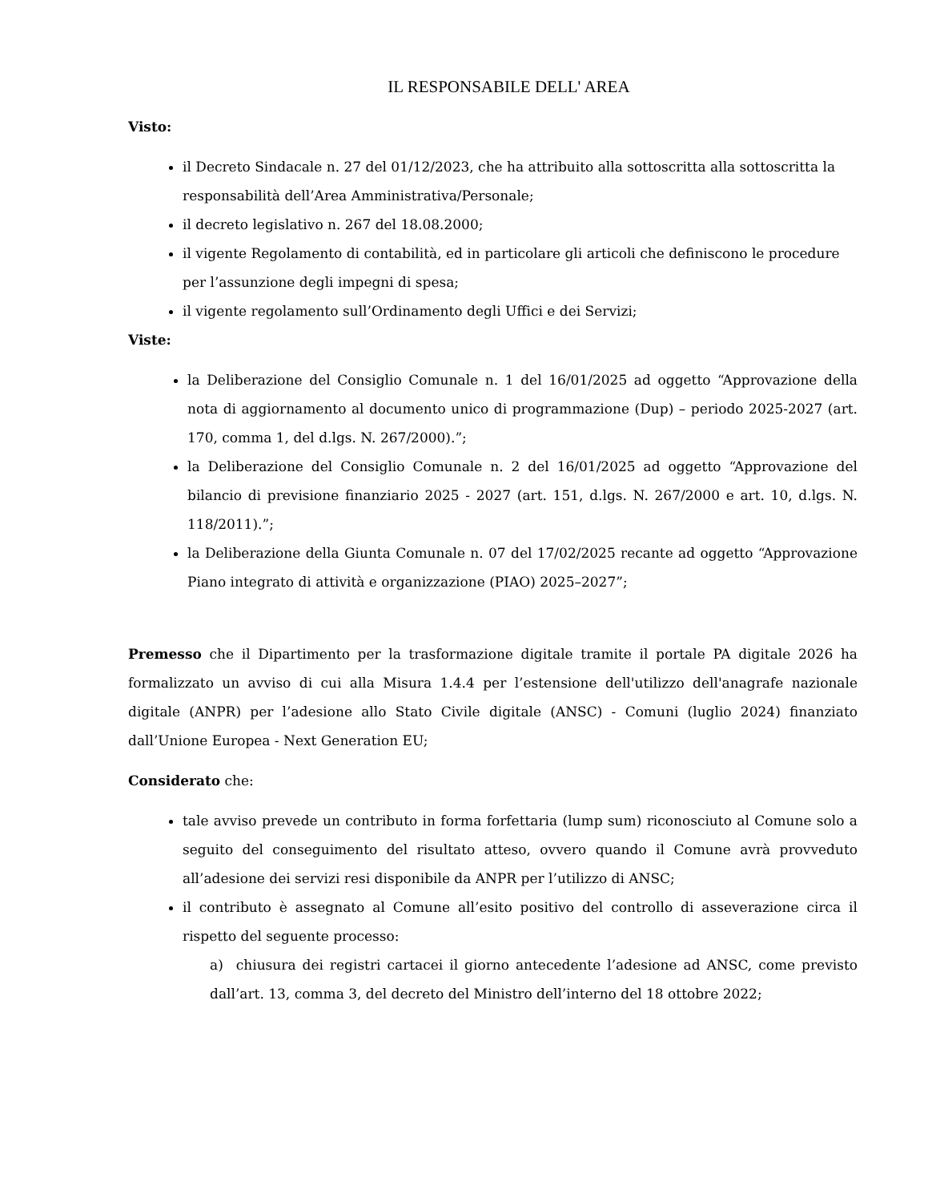IL RESPONSABILE DELL' AREA
Visto:
il Decreto Sindacale n. 27 del 01/12/2023, che ha attribuito alla sottoscritta alla sottoscritta la responsabilità dell’Area Amministrativa/Personale;
il decreto legislativo n. 267 del 18.08.2000;
il vigente Regolamento di contabilità, ed in particolare gli articoli che definiscono le procedure per l’assunzione degli impegni di spesa;
il vigente regolamento sull’Ordinamento degli Uffici e dei Servizi;
Viste:
la Deliberazione del Consiglio Comunale n. 1 del 16/01/2025 ad oggetto “Approvazione della nota di aggiornamento al documento unico di programmazione (Dup) – periodo 2025-2027 (art. 170, comma 1, del d.lgs. N. 267/2000).”;
la Deliberazione del Consiglio Comunale n. 2 del 16/01/2025 ad oggetto “Approvazione del bilancio di previsione finanziario 2025 - 2027 (art. 151, d.lgs. N. 267/2000 e art. 10, d.lgs. N. 118/2011).”;
la Deliberazione della Giunta Comunale n. 07 del 17/02/2025 recante ad oggetto “Approvazione Piano integrato di attività e organizzazione (PIAO) 2025–2027”;
Premesso che il Dipartimento per la trasformazione digitale tramite il portale PA digitale 2026 ha formalizzato un avviso di cui alla Misura 1.4.4 per l’estensione dell'utilizzo dell'anagrafe nazionale digitale (ANPR) per l’adesione allo Stato Civile digitale (ANSC) - Comuni (luglio 2024) finanziato dall’Unione Europea - Next Generation EU;
Considerato che:
tale avviso prevede un contributo in forma forfettaria (lump sum) riconosciuto al Comune solo a seguito del conseguimento del risultato atteso, ovvero quando il Comune avrà provveduto all’adesione dei servizi resi disponibile da ANPR per l’utilizzo di ANSC;
il contributo è assegnato al Comune all’esito positivo del controllo di asseverazione circa il rispetto del seguente processo:
a) chiusura dei registri cartacei il giorno antecedente l’adesione ad ANSC, come previsto dall’art. 13, comma 3, del decreto del Ministro dell’interno del 18 ottobre 2022;